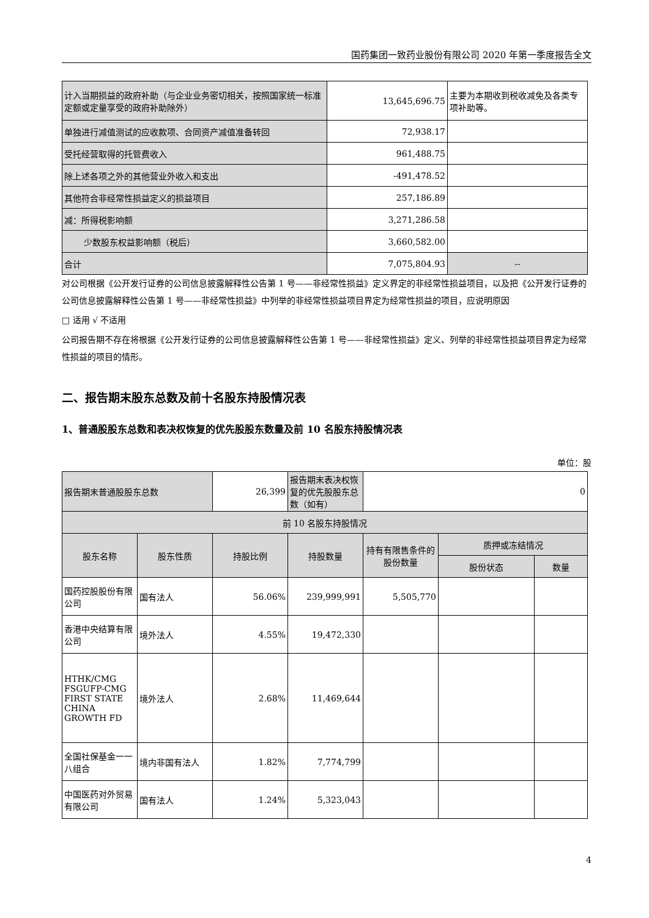国药集团一致药业股份有限公司 2020 年第一季度报告全文
| 计入当期损益的政府补助（与企业业务密切相关，按照国家统一标准定额或定量享受的政府补助除外） | 13,645,696.75 | 主要为本期收到税收减免及各类专项补助等。 |
| 单独进行减值测试的应收款项、合同资产减值准备转回 | 72,938.17 | |
| 受托经营取得的托管费收入 | 961,488.75 | |
| 除上述各项之外的其他营业外收入和支出 | -491,478.52 | |
| 其他符合非经常性损益定义的损益项目 | 257,186.89 | |
| 减：所得税影响额 | 3,271,286.58 | |
| 少数股东权益影响额（税后） | 3,660,582.00 | |
| 合计 | 7,075,804.93 | -- |
对公司根据《公开发行证券的公司信息披露解释性公告第 1 号——非经常性损益》定义界定的非经常性损益项目，以及把《公开发行证券的公司信息披露解释性公告第 1 号——非经常性损益》中列举的非经常性损益项目界定为经常性损益的项目，应说明原因
□ 适用 √ 不适用
公司报告期不存在将根据《公开发行证券的公司信息披露解释性公告第 1 号——非经常性损益》定义、列举的非经常性损益项目界定为经常性损益的项目的情形。
二、报告期末股东总数及前十名股东持股情况表
1、普通股股东总数和表决权恢复的优先股股东数量及前 10 名股东持股情况表
单位：股
| 报告期末普通股股东总数 | | 26,399 | 报告期末表决权恢复的优先股股东总数（如有） | 0 | | |
| 前 10 名股东持股情况 | | | | | | |
| 股东名称 | 股东性质 | 持股比例 | 持股数量 | 持有有限售条件的股份数量 | 质押或冻结情况 | |
| | | | | | 股份状态 | 数量 |
| 国药控股股份有限公司 | 国有法人 | 56.06% | 239,999,991 | 5,505,770 | | |
| 香港中央结算有限公司 | 境外法人 | 4.55% | 19,472,330 | | | |
| HTHK/CMG FSGUFP-CMG FIRST STATE CHINA GROWTH FD | 境外法人 | 2.68% | 11,469,644 | | | |
| 全国社保基金一一八组合 | 境内非国有法人 | 1.82% | 7,774,799 | | | |
| 中国医药对外贸易有限公司 | 国有法人 | 1.24% | 5,323,043 | | | |
4